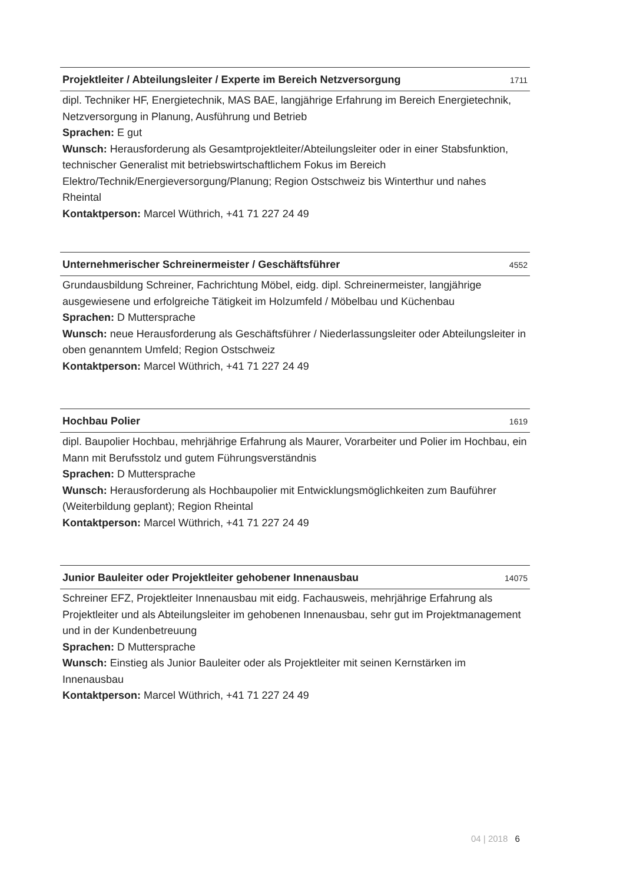Projektleiter / Abteilungsleiter / Experte im Bereich Netzversorgung 1711
dipl. Techniker HF, Energietechnik, MAS BAE, langjährige Erfahrung im Bereich Energietechnik, Netzversorgung in Planung, Ausführung und Betrieb
Sprachen: E gut
Wunsch: Herausforderung als Gesamtprojektleiter/Abteilungsleiter oder in einer Stabsfunktion, technischer Generalist mit betriebswirtschaftlichem Fokus im Bereich Elektro/Technik/Energieversorgung/Planung; Region Ostschweiz bis Winterthur und nahes Rheintal
Kontaktperson: Marcel Wüthrich, +41 71 227 24 49
Unternehmerischer Schreinermeister / Geschäftsführer 4552
Grundausbildung Schreiner, Fachrichtung Möbel, eidg. dipl. Schreinermeister, langjährige ausgewiesene und erfolgreiche Tätigkeit im Holzumfeld / Möbelbau und Küchenbau
Sprachen: D Muttersprache
Wunsch: neue Herausforderung als Geschäftsführer / Niederlassungsleiter oder Abteilungsleiter in oben genanntem Umfeld; Region Ostschweiz
Kontaktperson: Marcel Wüthrich, +41 71 227 24 49
Hochbau Polier 1619
dipl. Baupolier Hochbau, mehrjährige Erfahrung als Maurer, Vorarbeiter und Polier im Hochbau, ein Mann mit Berufsstolz und gutem Führungsverständnis
Sprachen: D Muttersprache
Wunsch: Herausforderung als Hochbaupolier mit Entwicklungsmöglichkeiten zum Bauführer (Weiterbildung geplant); Region Rheintal
Kontaktperson: Marcel Wüthrich, +41 71 227 24 49
Junior Bauleiter oder Projektleiter gehobener Innenausbau 14075
Schreiner EFZ, Projektleiter Innenausbau mit eidg. Fachausweis, mehrjährige Erfahrung als Projektleiter und als Abteilungsleiter im gehobenen Innenausbau, sehr gut im Projektmanagement und in der Kundenbetreuung
Sprachen: D Muttersprache
Wunsch: Einstieg als Junior Bauleiter oder als Projektleiter mit seinen Kernstärken im Innenausbau
Kontaktperson: Marcel Wüthrich, +41 71 227 24 49
04 | 2018 6